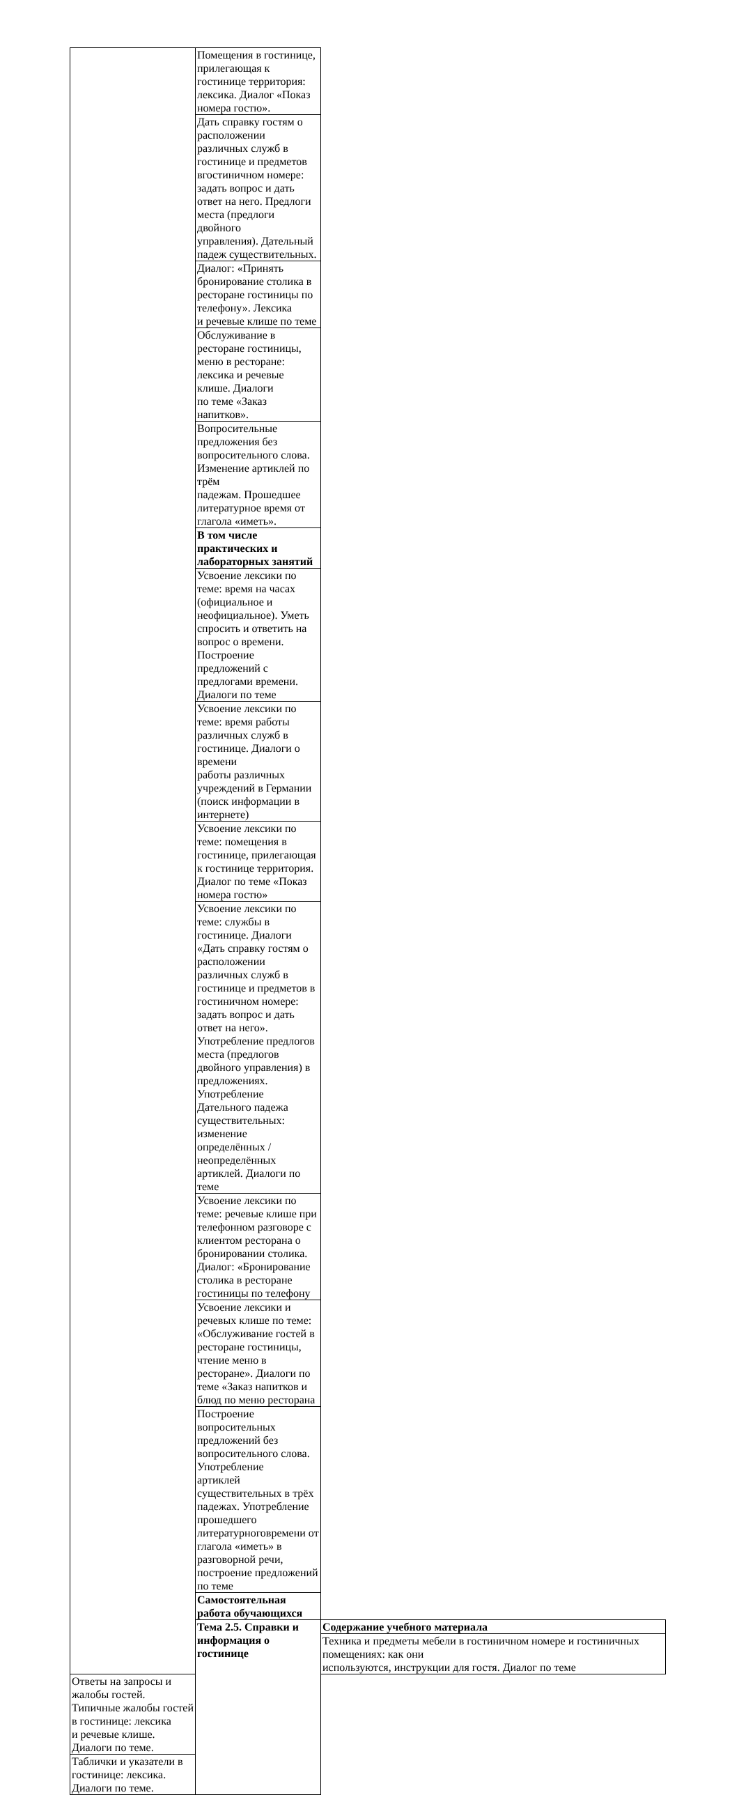| | Помещения в гостинице, прилегающая к гостинице территория: лексика. Диалог «Показ номера гостю». | |
| | Дать справку гостям о расположении различных служб в гостинице и предметов вгостиничном номере: задать вопрос и дать ответ на него. Предлоги места (предлоги двойного управления). Дательный падеж существительных. | |
| | Диалог: «Принять бронирование столика в ресторане гостиницы по телефону». Лексика и речевые клише по теме | |
| | Обслуживание в ресторане гостиницы, меню в ресторане: лексика и речевые клише. Диалоги по теме «Заказ напитков». | |
| | Вопросительные предложения без вопросительного слова. Изменение артиклей по трём падежам. Прошедшее литературное время от глагола «иметь». | |
| | В том числе практических и лабораторных занятий | |
| | Усвоение лексики по теме: время на часах (официальное и неофициальное). Уметь спросить и ответить на вопрос о времени. Построение предложений с предлогами времени. Диалоги по теме | |
| | Усвоение лексики по теме: время работы различных служб в гостинице. Диалоги о времени работы различных учреждений в Германии (поиск информации в интернете) | |
| | Усвоение лексики по теме: помещения в гостинице, прилегающая к гостинице территория. Диалог по теме «Показ номера гостю» | |
| | Усвоение лексики по теме: службы в гостинице. Диалоги «Дать справку гостям о расположении различных служб в гостинице и предметов в гостиничном номере: задать вопрос и дать ответ на него». Употребление предлогов места (предлогов двойного управления) в предложениях. Употребление Дательного падежа существительных: изменение определённых / неопределённых артиклей. Диалоги по теме | |
| | Усвоение лексики по теме: речевые клише при телефонном разговоре с клиентом ресторана о бронировании столика. Диалог: «Бронирование столика в ресторане гостиницы по телефону | |
| | Усвоение лексики и речевых клише по теме: «Обслуживание гостей в ресторане гостиницы, чтение меню в ресторане». Диалоги по теме «Заказ напитков и блюд по меню ресторана | |
| | Построение вопросительных предложений без вопросительного слова. Употребление артиклей существительных в трёх падежах. Употребление прошедшего литературноговремени от глагола «иметь» в разговорной речи, построение предложений по теме | |
| | Самостоятельная работа обучающихся | |
| | Тема 2.5. Справки и информация о гостинице | Содержание учебного материала |
| | | Техника и предметы мебели в гостиничном номере и гостиничных помещениях: как они используются, инструкции для гостя. Диалог по теме |
| Ответы на запросы и жалобы гостей. Типичные жалобы гостей в гостинице: лексика и речевые клише. Диалоги по теме. | | |
| Таблички и указатели в гостинице: лексика. Диалоги по теме. | | |